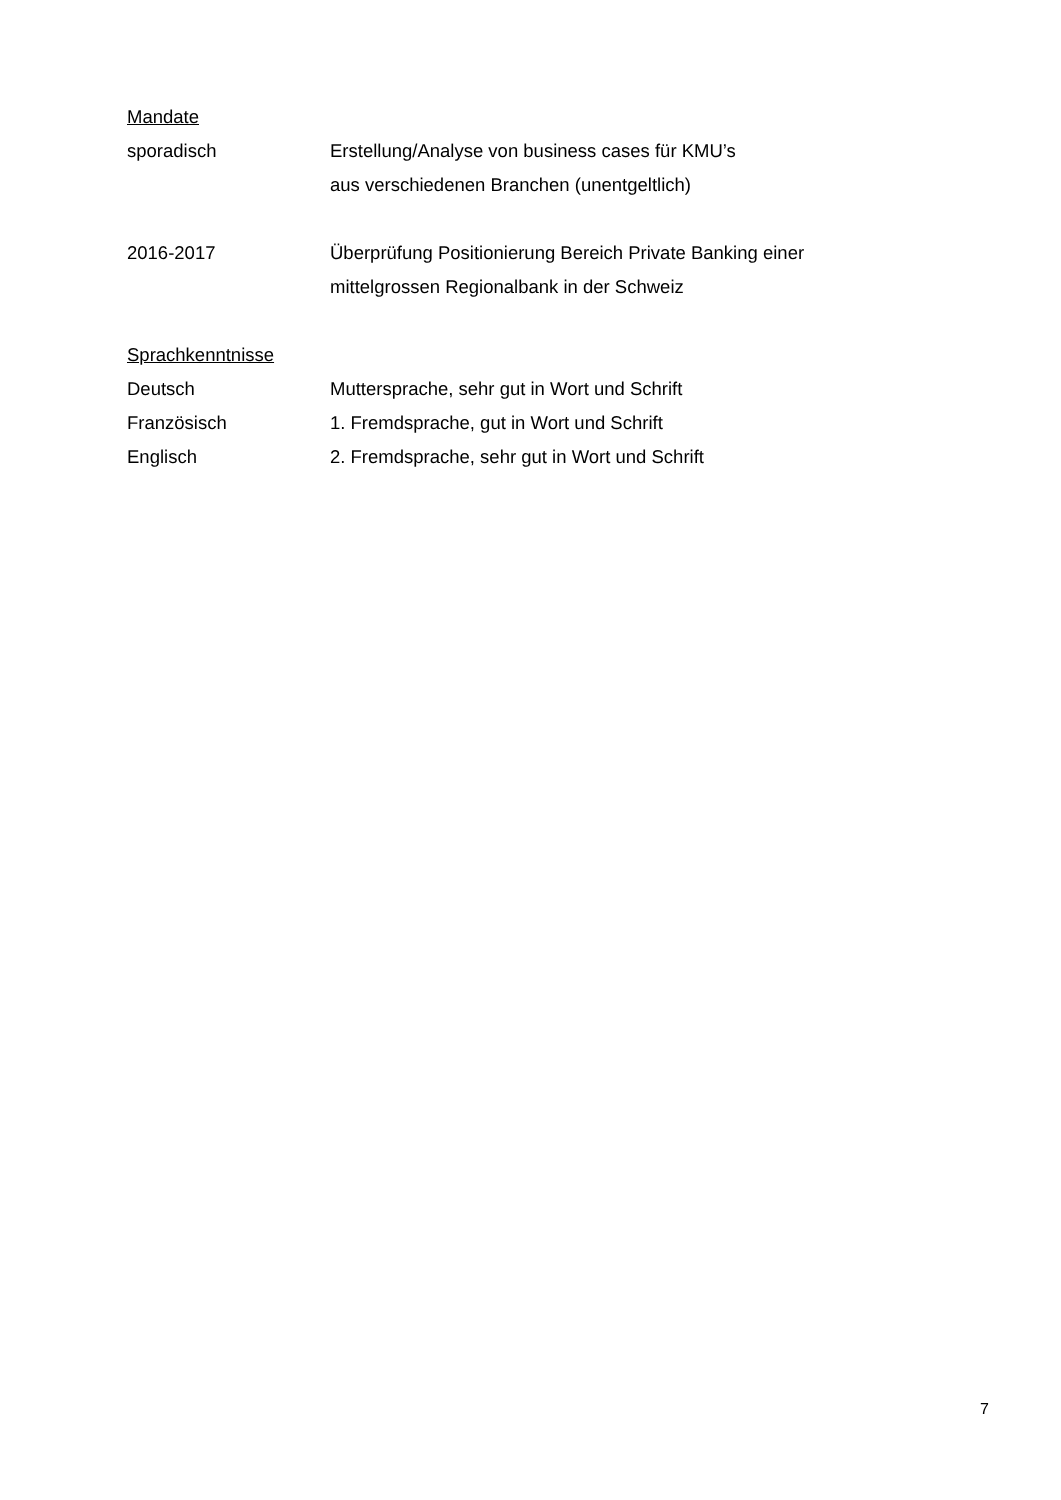Mandate
sporadisch Erstellung/Analyse von business cases für KMU’s
aus verschiedenen Branchen (unentgeltlich)
2016-2017 Überprüfung Positionierung Bereich Private Banking einer
mittelgrossen Regionalbank in der Schweiz
Sprachkenntnisse
Deutsch Muttersprache, sehr gut in Wort und Schrift
Französisch 1. Fremdsprache, gut in Wort und Schrift
Englisch 2. Fremdsprache, sehr gut in Wort und Schrift
7